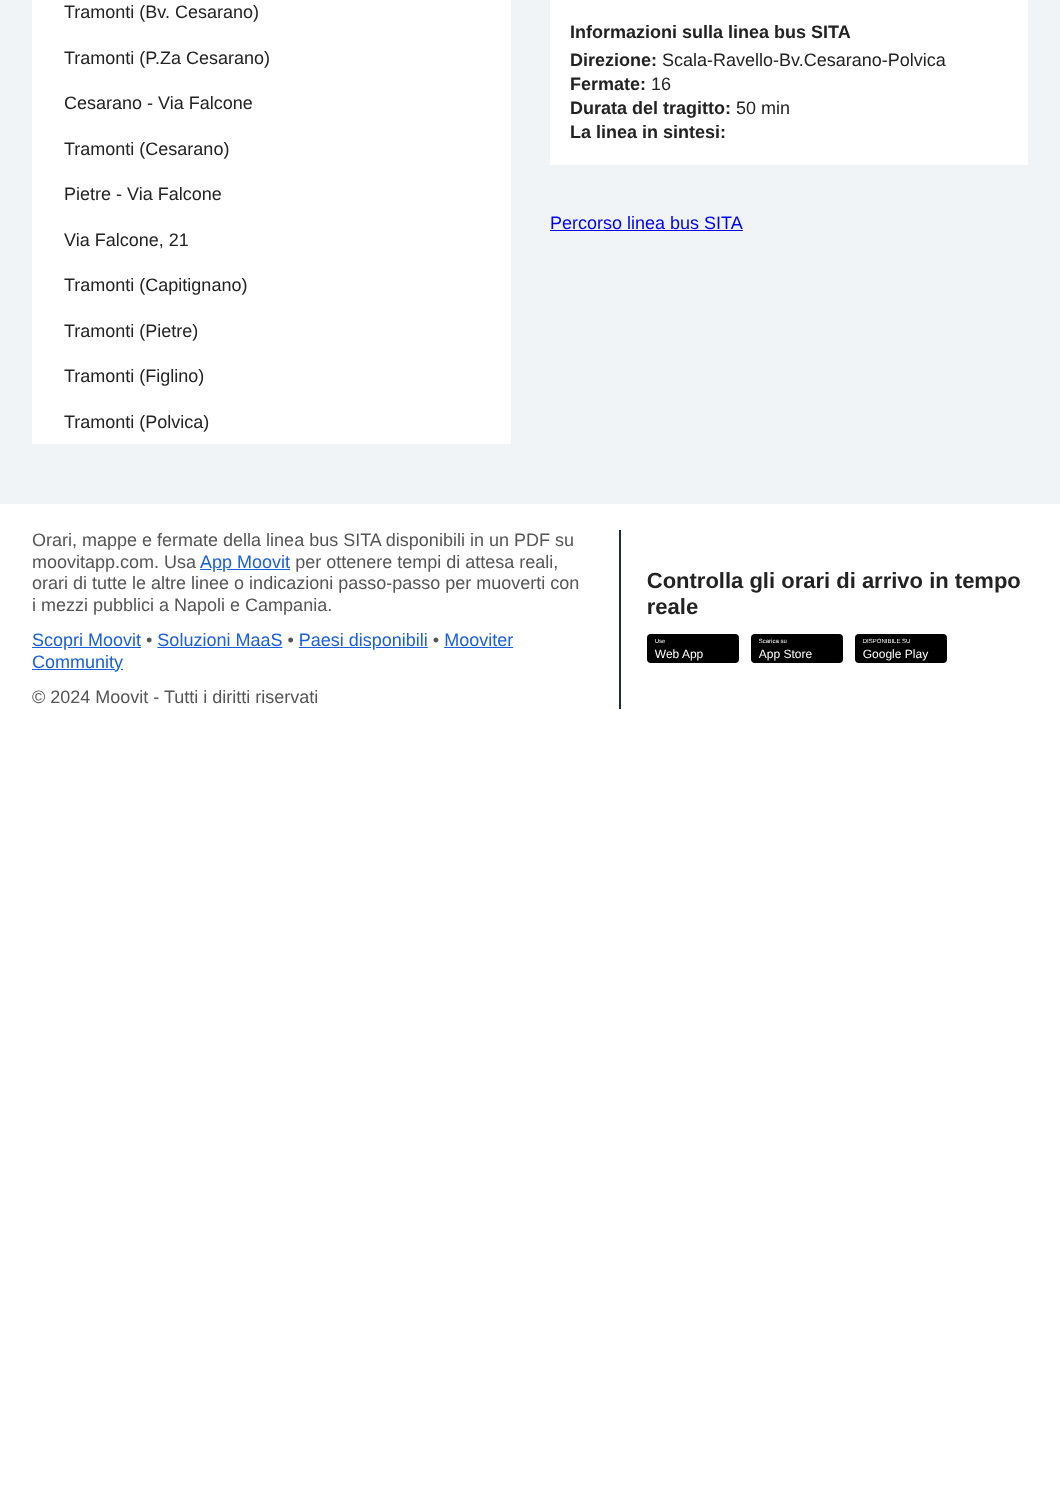Tramonti (Bv. Cesarano)
Tramonti (P.Za Cesarano)
Cesarano - Via Falcone
Tramonti (Cesarano)
Pietre - Via Falcone
Via Falcone, 21
Tramonti (Capitignano)
Tramonti (Pietre)
Tramonti (Figlino)
Tramonti (Polvica)
Informazioni sulla linea bus SITA
Direzione: Scala-Ravello-Bv.Cesarano-Polvica
Fermate: 16
Durata del tragitto: 50 min
La linea in sintesi:
Percorso linea bus SITA
Orari, mappe e fermate della linea bus SITA disponibili in un PDF su moovitapp.com. Usa App Moovit per ottenere tempi di attesa reali, orari di tutte le altre linee o indicazioni passo-passo per muoverti con i mezzi pubblici a Napoli e Campania.
Scopri Moovit • Soluzioni MaaS • Paesi disponibili • Mooviter Community
© 2024 Moovit - Tutti i diritti riservati
Controlla gli orari di arrivo in tempo reale
Use Web App Scarica su App Store DISPONIBILE SU Google Play